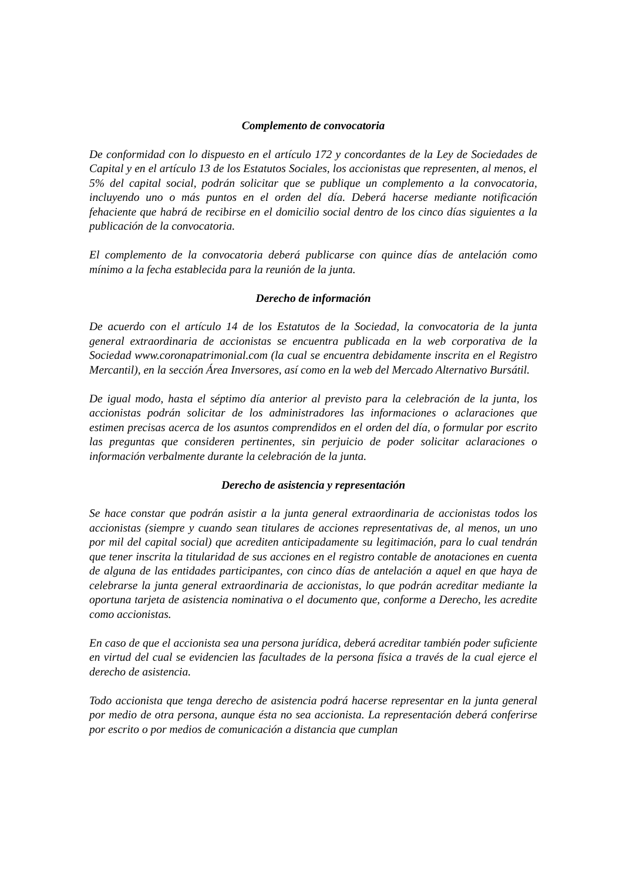Complemento de convocatoria
De conformidad con lo dispuesto en el artículo 172 y concordantes de la Ley de Sociedades de Capital y en el artículo 13 de los Estatutos Sociales, los accionistas que representen, al menos, el 5% del capital social, podrán solicitar que se publique un complemento a la convocatoria, incluyendo uno o más puntos en el orden del día. Deberá hacerse mediante notificación fehaciente que habrá de recibirse en el domicilio social dentro de los cinco días siguientes a la publicación de la convocatoria.
El complemento de la convocatoria deberá publicarse con quince días de antelación como mínimo a la fecha establecida para la reunión de la junta.
Derecho de información
De acuerdo con el artículo 14 de los Estatutos de la Sociedad, la convocatoria de la junta general extraordinaria de accionistas se encuentra publicada en la web corporativa de la Sociedad www.coronapatrimonial.com (la cual se encuentra debidamente inscrita en el Registro Mercantil), en la sección Área Inversores, así como en la web del Mercado Alternativo Bursátil.
De igual modo, hasta el séptimo día anterior al previsto para la celebración de la junta, los accionistas podrán solicitar de los administradores las informaciones o aclaraciones que estimen precisas acerca de los asuntos comprendidos en el orden del día, o formular por escrito las preguntas que consideren pertinentes, sin perjuicio de poder solicitar aclaraciones o información verbalmente durante la celebración de la junta.
Derecho de asistencia y representación
Se hace constar que podrán asistir a la junta general extraordinaria de accionistas todos los accionistas (siempre y cuando sean titulares de acciones representativas de, al menos, un uno por mil del capital social) que acrediten anticipadamente su legitimación, para lo cual tendrán que tener inscrita la titularidad de sus acciones en el registro contable de anotaciones en cuenta de alguna de las entidades participantes, con cinco días de antelación a aquel en que haya de celebrarse la junta general extraordinaria de accionistas, lo que podrán acreditar mediante la oportuna tarjeta de asistencia nominativa o el documento que, conforme a Derecho, les acredite como accionistas.
En caso de que el accionista sea una persona jurídica, deberá acreditar también poder suficiente en virtud del cual se evidencien las facultades de la persona física a través de la cual ejerce el derecho de asistencia.
Todo accionista que tenga derecho de asistencia podrá hacerse representar en la junta general por medio de otra persona, aunque ésta no sea accionista. La representación deberá conferirse por escrito o por medios de comunicación a distancia que cumplan